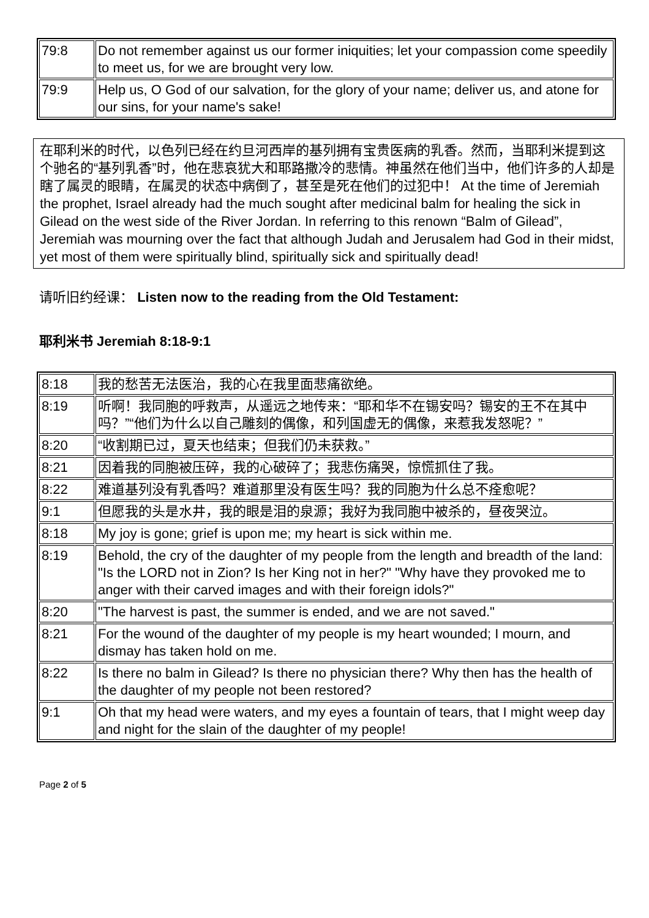| 79:8 | Do not remember against us our former iniquities; let your compassion come speedily to meet us, for we are brought very low. |
| 79:9 | Help us, O God of our salvation, for the glory of your name; deliver us, and atone for our sins, for your name's sake! |
在耶利米的时代，以色列已经在约旦河西岸的基列拥有宝贵医病的乳香。然而，当耶利米提到这个驰名的“基列乳香”时，他在悲哀犹大和耶路撒冷的悲情。神虽然在他们当中，他们许多的人却是瞎了属灵的眼睛，在属灵的状态中病倒了，甚至是死在他们的过犯中！ At the time of Jeremiah the prophet, Israel already had the much sought after medicinal balm for healing the sick in Gilead on the west side of the River Jordan. In referring to this renown “Balm of Gilead”, Jeremiah was mourning over the fact that although Judah and Jerusalem had God in their midst, yet most of them were spiritually blind, spiritually sick and spiritually dead!
请听旧约经课： Listen now to the reading from the Old Testament:
耶利米书 Jeremiah 8:18-9:1
| 8:18 | 我的愁苦无法医治，我的心在我里面悲痛欲绝。 |
| 8:19 | 听啊！我同胞的呼救声，从遥远之地传来：“耶和华不在锡安吗？锡安的王不在其中吗？”“他们为什么以自己雕刻的偶像，和列国虚无的偶像，来惹我发怒呢？” |
| 8:20 | “收割期已过，夏天也结束；但我们仍未获救。” |
| 8:21 | 因着我的同胞被压碎，我的心破碎了；我悲伤痛哭，惊慌抓住了我。 |
| 8:22 | 难道基列没有乳香吗？难道那里没有医生吗？我的同胞为什么总不痊愈呢？ |
| 9:1 | 但愿我的头是水井，我的眼是泪的泉源；我好为我同胞中被杀的，昼夜哭泣。 |
| 8:18 | My joy is gone; grief is upon me; my heart is sick within me. |
| 8:19 | Behold, the cry of the daughter of my people from the length and breadth of the land: "Is the LORD not in Zion? Is her King not in her?" "Why have they provoked me to anger with their carved images and with their foreign idols?" |
| 8:20 | "The harvest is past, the summer is ended, and we are not saved." |
| 8:21 | For the wound of the daughter of my people is my heart wounded; I mourn, and dismay has taken hold on me. |
| 8:22 | Is there no balm in Gilead? Is there no physician there? Why then has the health of the daughter of my people not been restored? |
| 9:1 | Oh that my head were waters, and my eyes a fountain of tears, that I might weep day and night for the slain of the daughter of my people! |
Page 2 of 5